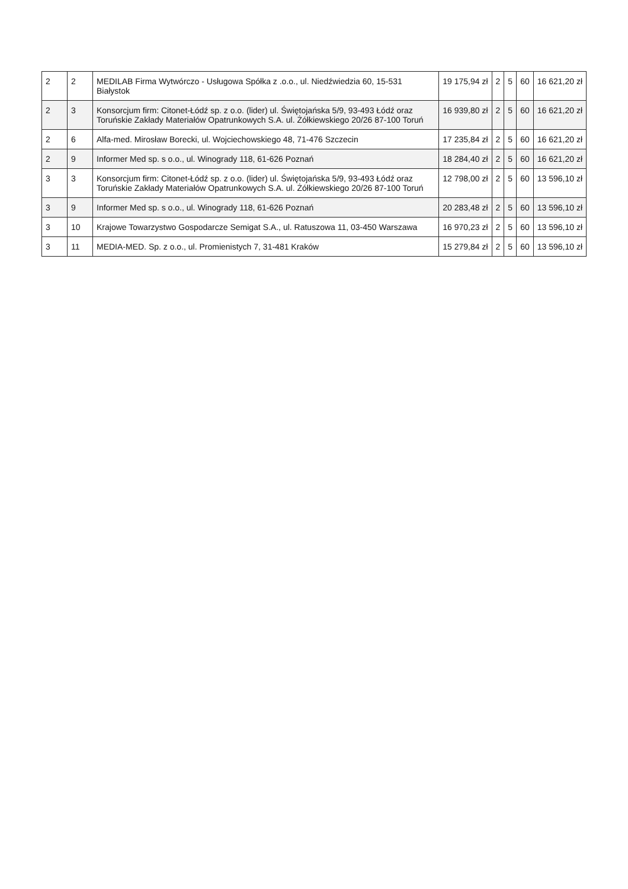| 2 | 2 | MEDILAB Firma Wytwórczo - Usługowa Spółka z .o.o., ul. Niedźwiedzia 60, 15-531 Białystok | 19 175,94 zł | 2 | 5 | 60 | 16 621,20 zł |
| 2 | 3 | Konsorcjum firm: Citonet-Łódź sp. z o.o. (lider) ul. Świętojańska 5/9, 93-493 Łódź oraz Toruńskie Zakłady Materiałów Opatrunkowych S.A. ul. Żółkiewskiego 20/26 87-100 Toruń | 16 939,80 zł | 2 | 5 | 60 | 16 621,20 zł |
| 2 | 6 | Alfa-med. Mirosław Borecki, ul. Wojciechowskiego 48, 71-476 Szczecin | 17 235,84 zł | 2 | 5 | 60 | 16 621,20 zł |
| 2 | 9 | Informer Med sp. s o.o., ul. Winogrady 118, 61-626 Poznań | 18 284,40 zł | 2 | 5 | 60 | 16 621,20 zł |
| 3 | 3 | Konsorcjum firm: Citonet-Łódź sp. z o.o. (lider) ul. Świętojańska 5/9, 93-493 Łódź oraz Toruńskie Zakłady Materiałów Opatrunkowych S.A. ul. Żółkiewskiego 20/26 87-100 Toruń | 12 798,00 zł | 2 | 5 | 60 | 13 596,10 zł |
| 3 | 9 | Informer Med sp. s o.o., ul. Winogrady 118, 61-626 Poznań | 20 283,48 zł | 2 | 5 | 60 | 13 596,10 zł |
| 3 | 10 | Krajowe Towarzystwo Gospodarcze Semigat S.A., ul. Ratuszowa 11, 03-450 Warszawa | 16 970,23 zł | 2 | 5 | 60 | 13 596,10 zł |
| 3 | 11 | MEDIA-MED. Sp. z o.o., ul. Promienistych 7, 31-481 Kraków | 15 279,84 zł | 2 | 5 | 60 | 13 596,10 zł |